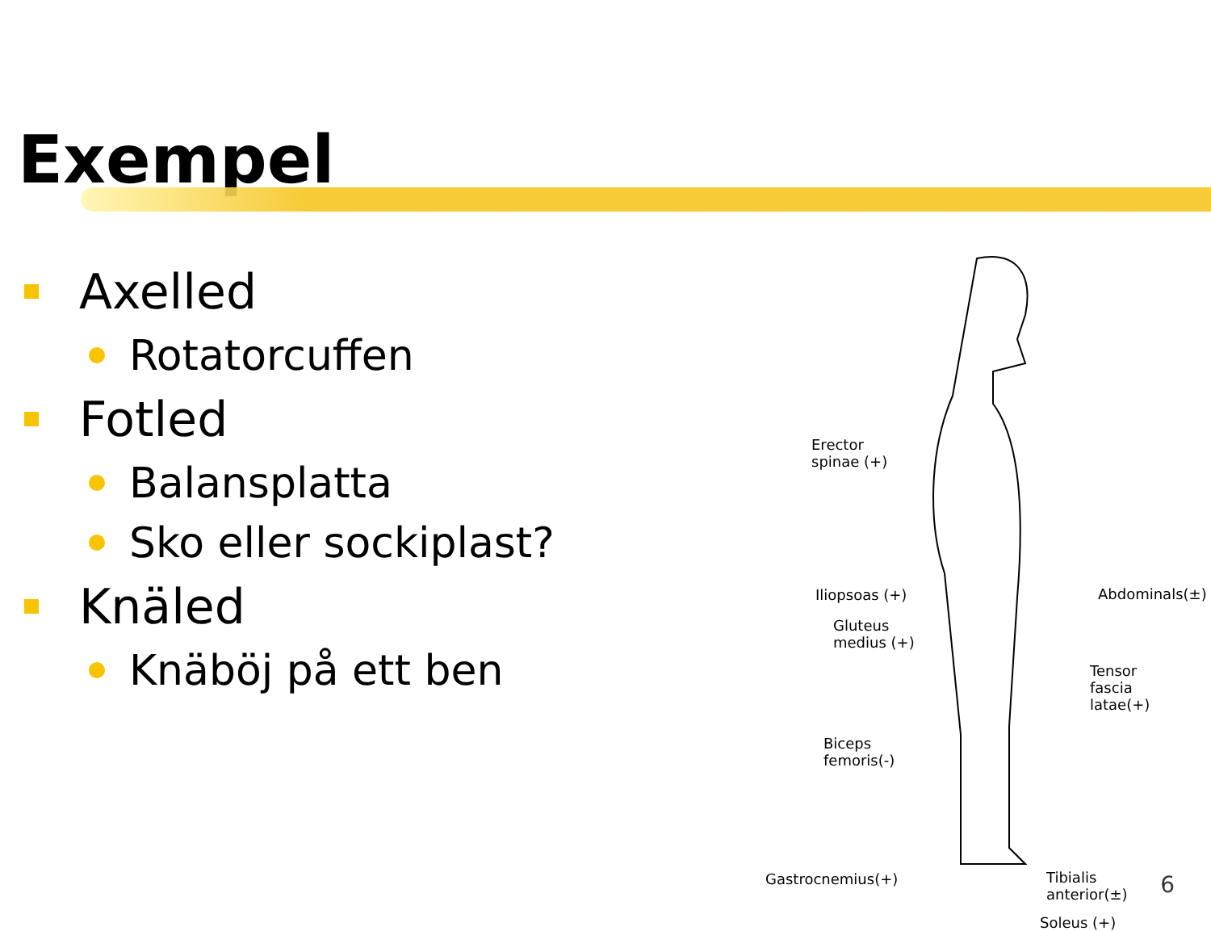Exempel
Axelled
Rotatorcuffen
Fotled
Balansplatta
Sko eller sockiplast?
Knäled
Knäböj på ett ben
Erector
spinae (+)
Iliopsoas (+) Abdominals(±)
Gluteus
medius (+)
Tensor fascia
latae(+)
Biceps
femoris(-)
Gastrocnemius(+)
Tibialis
anterior(±)
Soleus (+)
6